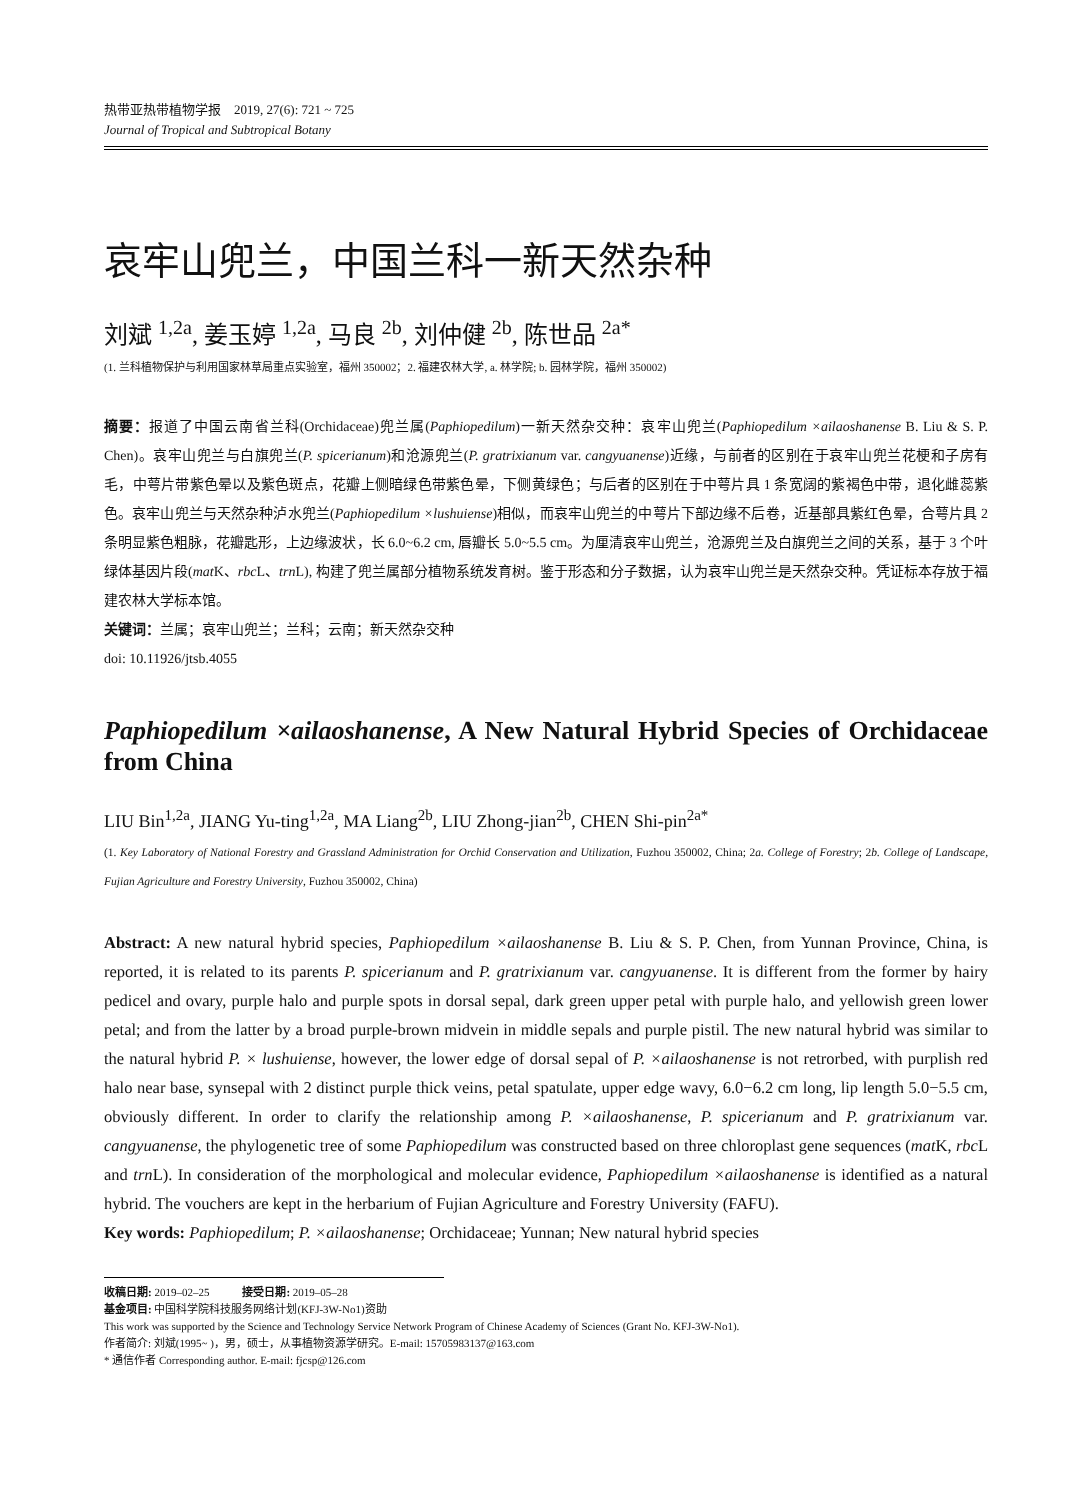热带亚热带植物学报　2019, 27(6): 721 ~ 725
Journal of Tropical and Subtropical Botany
哀牢山兜兰，中国兰科一新天然杂种
刘斌 <sup>1,2a</sup>, 姜玉婷 <sup>1,2a</sup>, 马良 <sup>2b</sup>, 刘仲健 <sup>2b</sup>, 陈世品 <sup>2a*</sup>
(1. 兰科植物保护与利用国家林草局重点实验室，福州 350002；2. 福建农林大学, a. 林学院; b. 园林学院，福州 350002)
摘要：报道了中国云南省兰科(Orchidaceae)兜兰属(Paphiopedilum)一新天然杂交种：哀牢山兜兰(Paphiopedilum ×ailaoshanense B. Liu & S. P. Chen)。哀牢山兜兰与白旗兜兰(P. spicerianum)和沧源兜兰(P. gratrixianum var. cangyuanense)近缘，与前者的区别在于哀牢山兜兰花梗和子房有毛，中萼片带紫色晕以及紫色斑点，花瓣上侧暗绿色带紫色晕，下侧黄绿色；与后者的区别在于中萼片具 1 条宽阔的紫褐色中带，退化雌蕊紫色。哀牢山兜兰与天然杂种泸水兜兰(Paphiopedilum ×lushuiense)相似，而哀牢山兜兰的中萼片下部边缘不后卷，近基部具紫红色晕，合萼片具 2 条明显紫色粗脉，花瓣匙形，上边缘波状，长 6.0~6.2 cm, 唇瓣长 5.0~5.5 cm。为厘清哀牢山兜兰，沧源兜兰及白旗兜兰之间的关系，基于 3 个叶绿体基因片段(mat K、rbc L、trn L), 构建了兜兰属部分植物系统发育树。鉴于形态和分子数据，认为哀牢山兜兰是天然杂交种。凭证标本存放于福建农林大学标本馆。
关键词：兰属；哀牢山兜兰；兰科；云南；新天然杂交种
doi: 10.11926/jtsb.4055
Paphiopedilum ×ailaoshanense, A New Natural Hybrid Species of Orchidaceae from China
LIU Bin<sup>1,2a</sup>, JIANG Yu-ting<sup>1,2a</sup>, MA Liang<sup>2b</sup>, LIU Zhong-jian<sup>2b</sup>, CHEN Shi-pin<sup>2a*</sup>
(1. Key Laboratory of National Forestry and Grassland Administration for Orchid Conservation and Utilization, Fuzhou 350002, China; 2a. College of Forestry; 2b. College of Landscape, Fujian Agriculture and Forestry University, Fuzhou 350002, China)
Abstract: A new natural hybrid species, Paphiopedilum ×ailaoshanense B. Liu & S. P. Chen, from Yunnan Province, China, is reported, it is related to its parents P. spicerianum and P. gratrixianum var. cangyuanense. It is different from the former by hairy pedicel and ovary, purple halo and purple spots in dorsal sepal, dark green upper petal with purple halo, and yellowish green lower petal; and from the latter by a broad purple-brown midvein in middle sepals and purple pistil. The new natural hybrid was similar to the natural hybrid P. × lushuiense, however, the lower edge of dorsal sepal of P. ×ailaoshanense is not retrorbed, with purplish red halo near base, synsepal with 2 distinct purple thick veins, petal spatulate, upper edge wavy, 6.0−6.2 cm long, lip length 5.0−5.5 cm, obviously different. In order to clarify the relationship among P. ×ailaoshanense, P. spicerianum and P. gratrixianum var. cangyuanense, the phylogenetic tree of some Paphiopedilum was constructed based on three chloroplast gene sequences (mat K, rbc L and trn L). In consideration of the morphological and molecular evidence, Paphiopedilum ×ailaoshanense is identified as a natural hybrid. The vouchers are kept in the herbarium of Fujian Agriculture and Forestry University (FAFU).
Key words: Paphiopedilum; P. ×ailaoshanense; Orchidaceae; Yunnan; New natural hybrid species
收稿日期: 2019–02–25　　　接受日期: 2019–05–28
基金项目: 中国科学院科技服务网络计划(KFJ-3W-No1)资助
This work was supported by the Science and Technology Service Network Program of Chinese Academy of Sciences (Grant No. KFJ-3W-No1).
作者简介: 刘斌(1995~ )，男，硕士，从事植物资源学研究。E-mail: 15705983137@163.com
* 通信作者 Corresponding author. E-mail: fjcsp@126.com